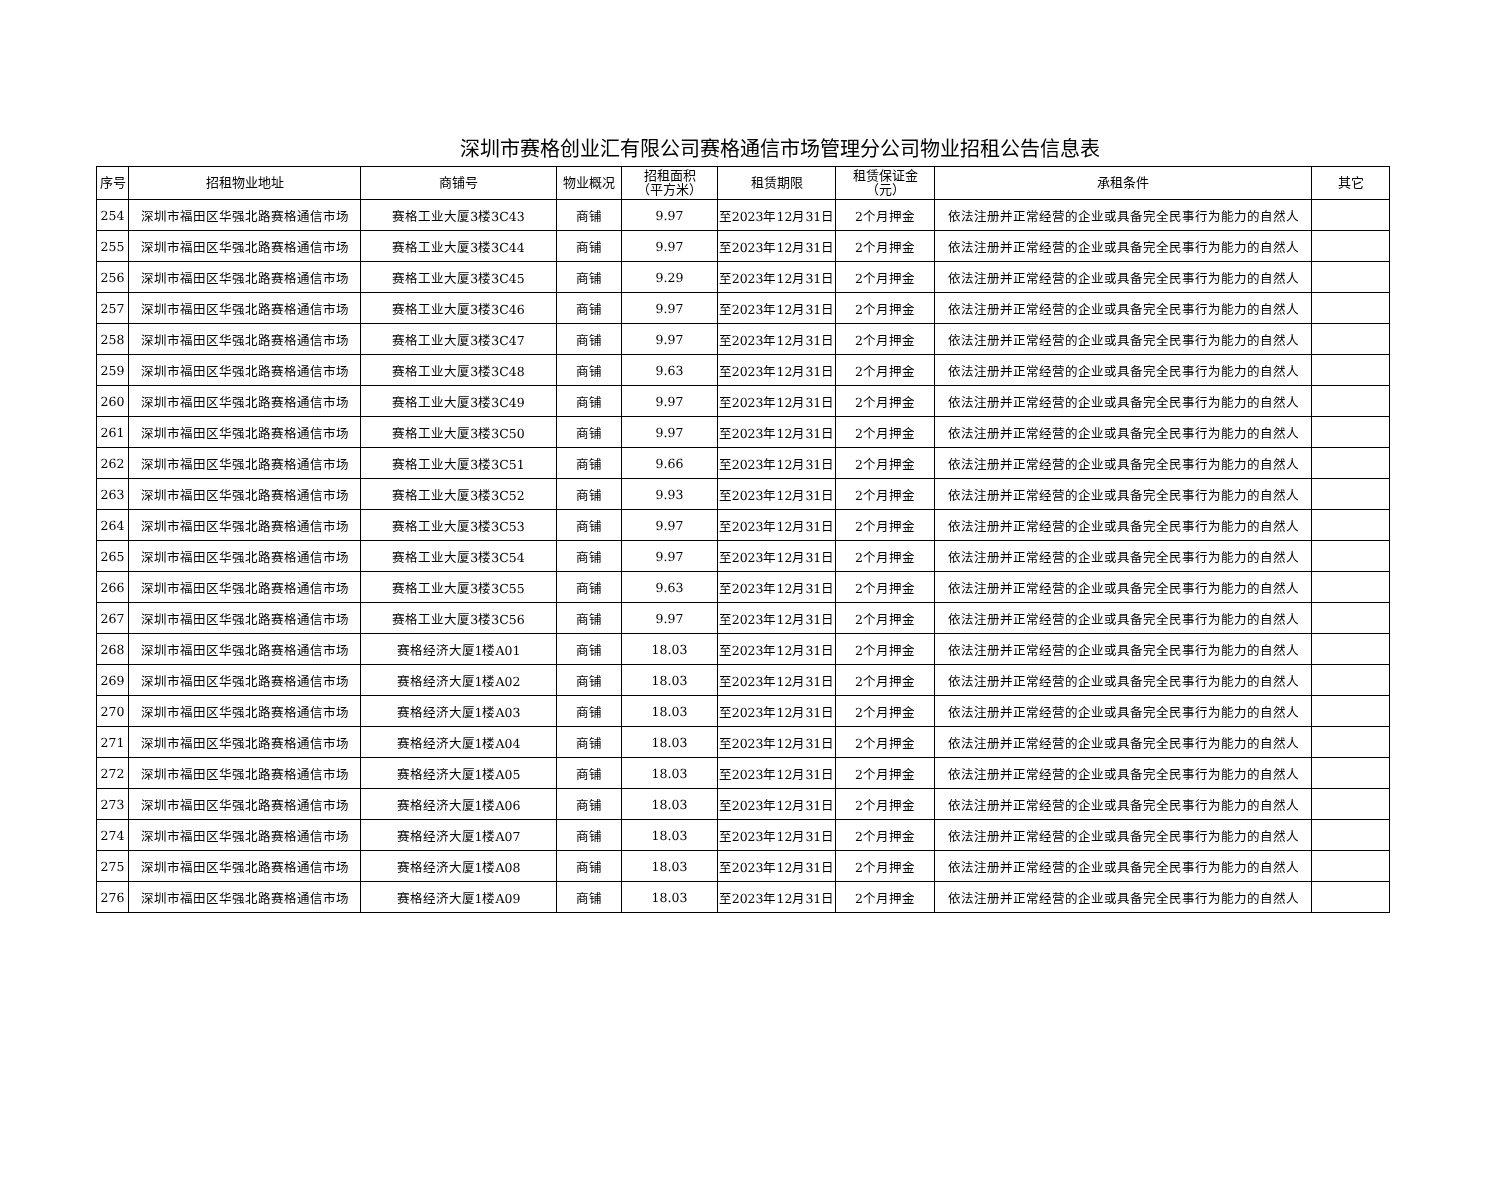深圳市赛格创业汇有限公司赛格通信市场管理分公司物业招租公告信息表
| 序号 | 招租物业地址 | 商铺号 | 物业概况 | 招租面积 （平方米） | 租赁期限 | 租赁保证金 （元） | 承租条件 | 其它 |
| --- | --- | --- | --- | --- | --- | --- | --- | --- |
| 254 | 深圳市福田区华强北路赛格通信市场 | 赛格工业大厦3楼3C43 | 商铺 | 9.97 | 至2023年12月31日 | 2个月押金 | 依法注册并正常经营的企业或具备完全民事行为能力的自然人 | |
| 255 | 深圳市福田区华强北路赛格通信市场 | 赛格工业大厦3楼3C44 | 商铺 | 9.97 | 至2023年12月31日 | 2个月押金 | 依法注册并正常经营的企业或具备完全民事行为能力的自然人 | |
| 256 | 深圳市福田区华强北路赛格通信市场 | 赛格工业大厦3楼3C45 | 商铺 | 9.29 | 至2023年12月31日 | 2个月押金 | 依法注册并正常经营的企业或具备完全民事行为能力的自然人 | |
| 257 | 深圳市福田区华强北路赛格通信市场 | 赛格工业大厦3楼3C46 | 商铺 | 9.97 | 至2023年12月31日 | 2个月押金 | 依法注册并正常经营的企业或具备完全民事行为能力的自然人 | |
| 258 | 深圳市福田区华强北路赛格通信市场 | 赛格工业大厦3楼3C47 | 商铺 | 9.97 | 至2023年12月31日 | 2个月押金 | 依法注册并正常经营的企业或具备完全民事行为能力的自然人 | |
| 259 | 深圳市福田区华强北路赛格通信市场 | 赛格工业大厦3楼3C48 | 商铺 | 9.63 | 至2023年12月31日 | 2个月押金 | 依法注册并正常经营的企业或具备完全民事行为能力的自然人 | |
| 260 | 深圳市福田区华强北路赛格通信市场 | 赛格工业大厦3楼3C49 | 商铺 | 9.97 | 至2023年12月31日 | 2个月押金 | 依法注册并正常经营的企业或具备完全民事行为能力的自然人 | |
| 261 | 深圳市福田区华强北路赛格通信市场 | 赛格工业大厦3楼3C50 | 商铺 | 9.97 | 至2023年12月31日 | 2个月押金 | 依法注册并正常经营的企业或具备完全民事行为能力的自然人 | |
| 262 | 深圳市福田区华强北路赛格通信市场 | 赛格工业大厦3楼3C51 | 商铺 | 9.66 | 至2023年12月31日 | 2个月押金 | 依法注册并正常经营的企业或具备完全民事行为能力的自然人 | |
| 263 | 深圳市福田区华强北路赛格通信市场 | 赛格工业大厦3楼3C52 | 商铺 | 9.93 | 至2023年12月31日 | 2个月押金 | 依法注册并正常经营的企业或具备完全民事行为能力的自然人 | |
| 264 | 深圳市福田区华强北路赛格通信市场 | 赛格工业大厦3楼3C53 | 商铺 | 9.97 | 至2023年12月31日 | 2个月押金 | 依法注册并正常经营的企业或具备完全民事行为能力的自然人 | |
| 265 | 深圳市福田区华强北路赛格通信市场 | 赛格工业大厦3楼3C54 | 商铺 | 9.97 | 至2023年12月31日 | 2个月押金 | 依法注册并正常经营的企业或具备完全民事行为能力的自然人 | |
| 266 | 深圳市福田区华强北路赛格通信市场 | 赛格工业大厦3楼3C55 | 商铺 | 9.63 | 至2023年12月31日 | 2个月押金 | 依法注册并正常经营的企业或具备完全民事行为能力的自然人 | |
| 267 | 深圳市福田区华强北路赛格通信市场 | 赛格工业大厦3楼3C56 | 商铺 | 9.97 | 至2023年12月31日 | 2个月押金 | 依法注册并正常经营的企业或具备完全民事行为能力的自然人 | |
| 268 | 深圳市福田区华强北路赛格通信市场 | 赛格经济大厦1楼A01 | 商铺 | 18.03 | 至2023年12月31日 | 2个月押金 | 依法注册并正常经营的企业或具备完全民事行为能力的自然人 | |
| 269 | 深圳市福田区华强北路赛格通信市场 | 赛格经济大厦1楼A02 | 商铺 | 18.03 | 至2023年12月31日 | 2个月押金 | 依法注册并正常经营的企业或具备完全民事行为能力的自然人 | |
| 270 | 深圳市福田区华强北路赛格通信市场 | 赛格经济大厦1楼A03 | 商铺 | 18.03 | 至2023年12月31日 | 2个月押金 | 依法注册并正常经营的企业或具备完全民事行为能力的自然人 | |
| 271 | 深圳市福田区华强北路赛格通信市场 | 赛格经济大厦1楼A04 | 商铺 | 18.03 | 至2023年12月31日 | 2个月押金 | 依法注册并正常经营的企业或具备完全民事行为能力的自然人 | |
| 272 | 深圳市福田区华强北路赛格通信市场 | 赛格经济大厦1楼A05 | 商铺 | 18.03 | 至2023年12月31日 | 2个月押金 | 依法注册并正常经营的企业或具备完全民事行为能力的自然人 | |
| 273 | 深圳市福田区华强北路赛格通信市场 | 赛格经济大厦1楼A06 | 商铺 | 18.03 | 至2023年12月31日 | 2个月押金 | 依法注册并正常经营的企业或具备完全民事行为能力的自然人 | |
| 274 | 深圳市福田区华强北路赛格通信市场 | 赛格经济大厦1楼A07 | 商铺 | 18.03 | 至2023年12月31日 | 2个月押金 | 依法注册并正常经营的企业或具备完全民事行为能力的自然人 | |
| 275 | 深圳市福田区华强北路赛格通信市场 | 赛格经济大厦1楼A08 | 商铺 | 18.03 | 至2023年12月31日 | 2个月押金 | 依法注册并正常经营的企业或具备完全民事行为能力的自然人 | |
| 276 | 深圳市福田区华强北路赛格通信市场 | 赛格经济大厦1楼A09 | 商铺 | 18.03 | 至2023年12月31日 | 2个月押金 | 依法注册并正常经营的企业或具备完全民事行为能力的自然人 | |